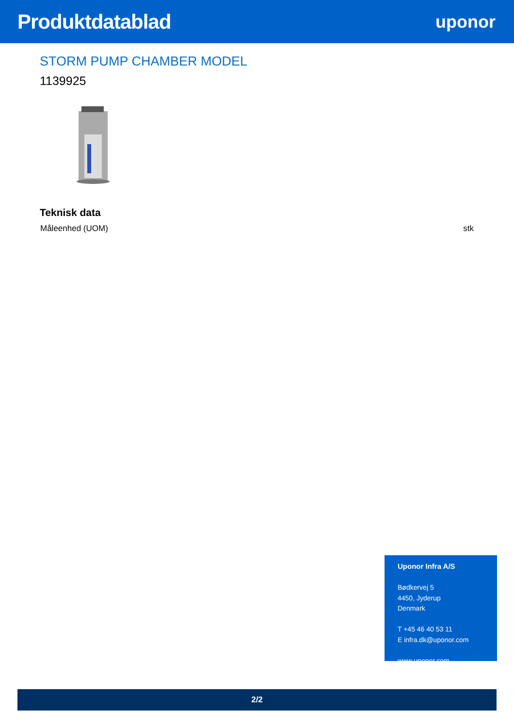Produktdatablad
uponor
STORM PUMP CHAMBER MODEL
1139925
Teknisk data
| Måleenhed (UOM) | stk |
Uponor Infra A/S
Bødkervej 5
4450, Jyderup
Denmark
T +45 46 40 53 11
E infra.dk@uponor.com
www.uponor.com
2/2